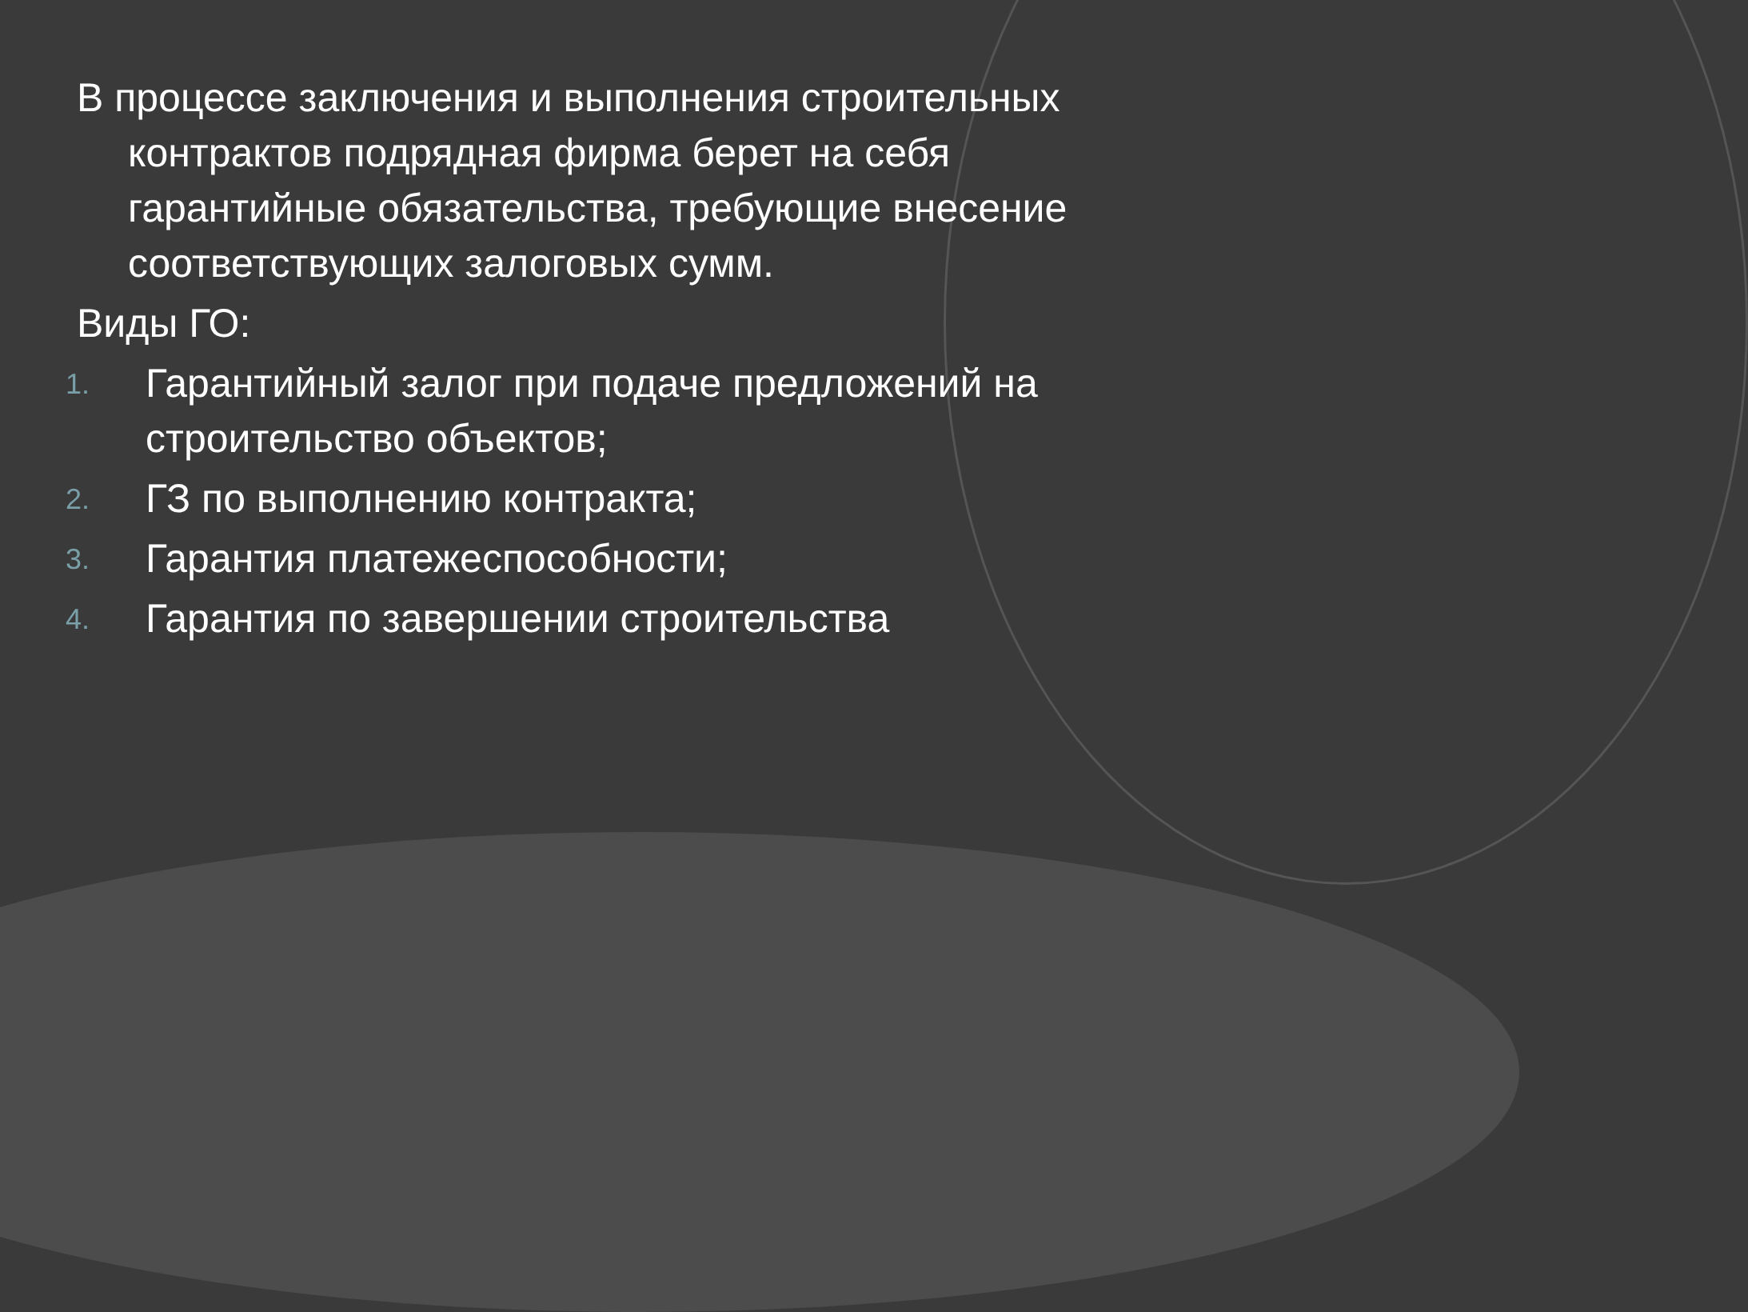В процессе заключения и выполнения строительных контрактов подрядная фирма берет на себя гарантийные обязательства, требующие внесение соответствующих залоговых сумм.
Виды ГО:
1. Гарантийный залог при подаче предложений на строительство объектов;
2. ГЗ по выполнению контракта;
3. Гарантия платежеспособности;
4. Гарантия по завершении строительства